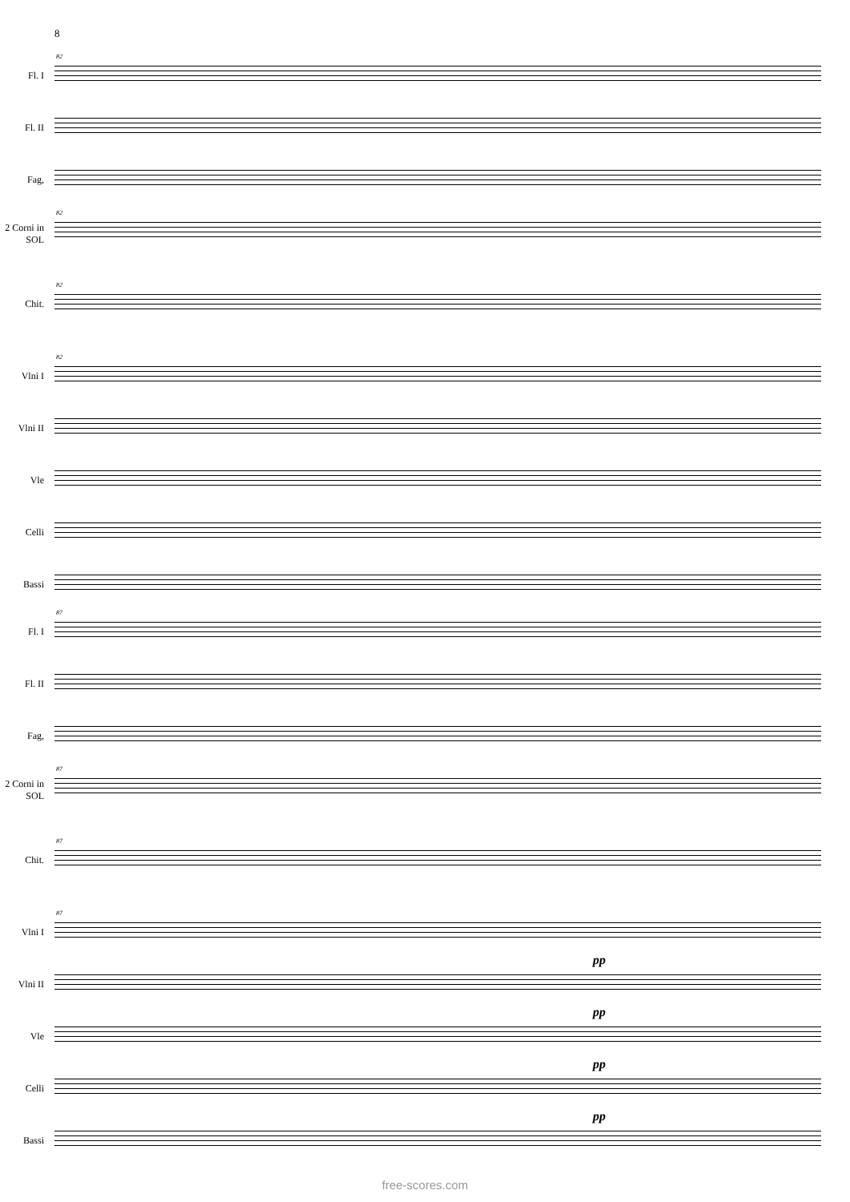8
82
Fl. I
Fl. II
Fag,
82
2 Corni in SOL
82
Chit.
82
Vlni I
Vlni II
Vle
Celli
Bassi
87
Fl. I
Fl. II
Fag,
87
2 Corni in SOL
87
Chit.
87
Vlni I
pp
Vlni II
pp
Vle
pp
Celli
pp
Bassi
free-scores.com